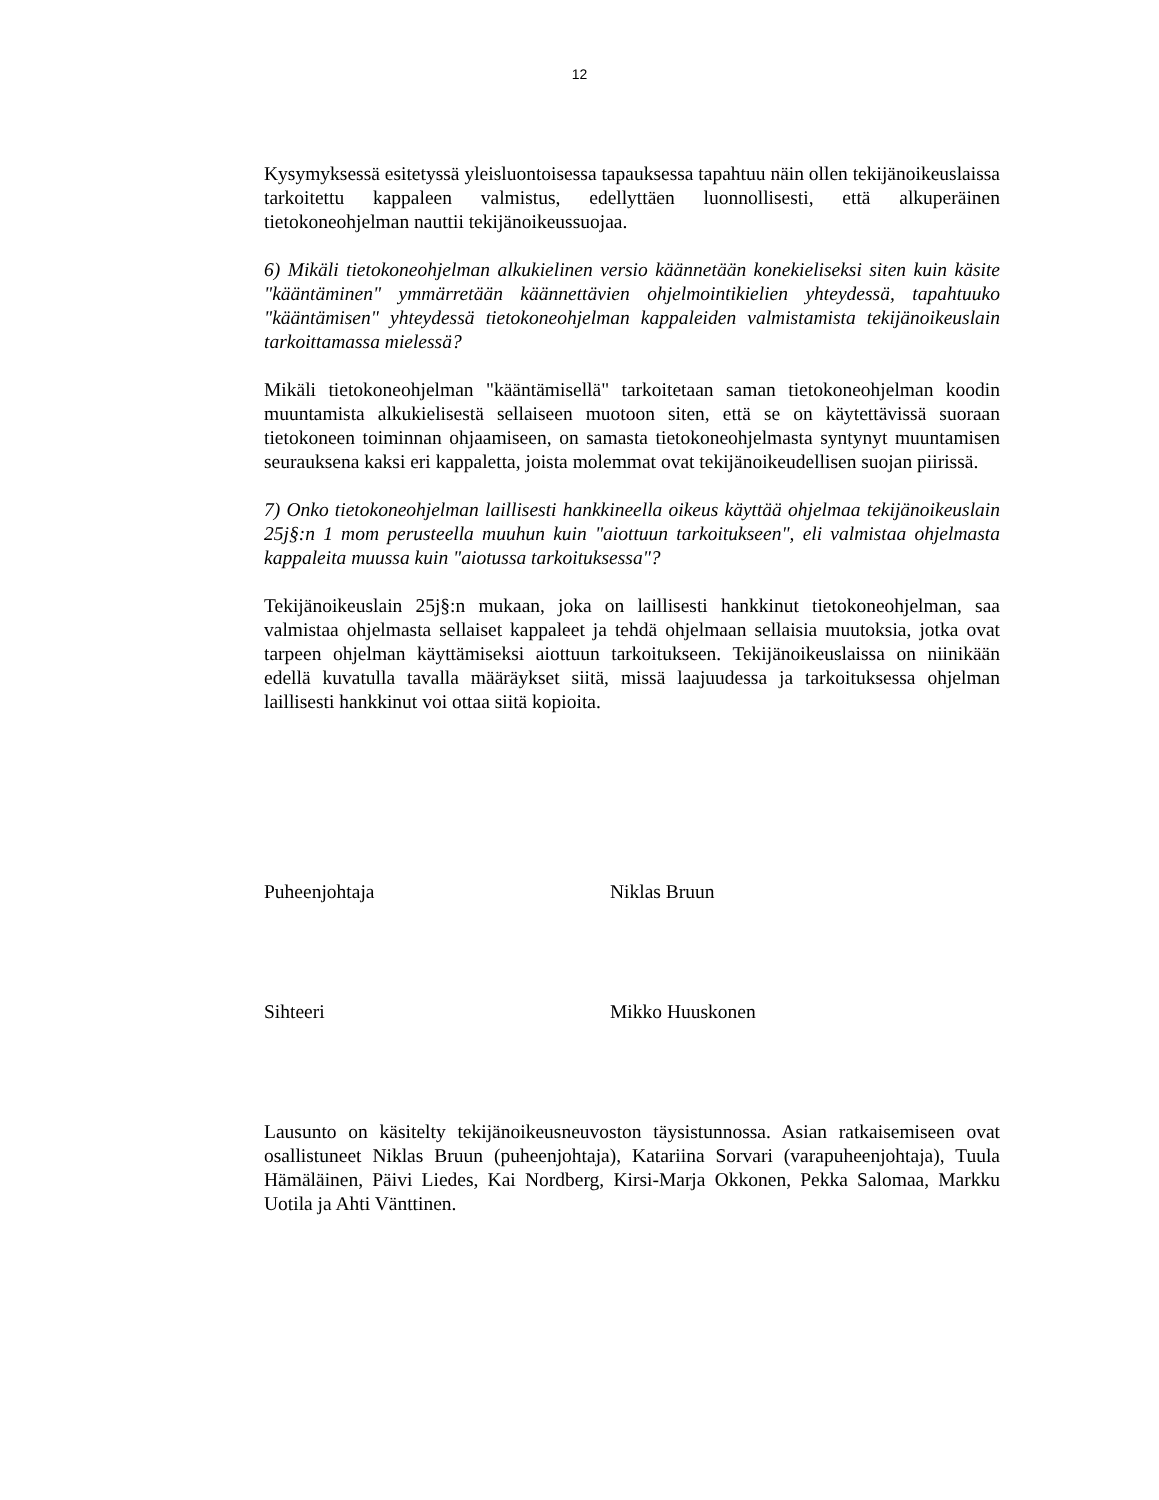12
Kysymyksessä esitetyssä yleisluontoisessa tapauksessa tapahtuu näin ollen tekijänoikeuslaissa tarkoitettu kappaleen valmistus, edellyttäen luonnollisesti, että alkuperäinen tietokoneohjelman nauttii tekijänoikeussuojaa.
6) Mikäli tietokoneohjelman alkukielinen versio käännetään konekieliseksi siten kuin käsite "kääntäminen" ymmärretään käännettävien ohjelmointikielien yhteydessä, tapahtuuko "kääntämisen" yhteydessä tietokoneohjelman kappaleiden valmistamista tekijänoikeuslain tarkoittamassa mielessä?
Mikäli tietokoneohjelman "kääntämisellä" tarkoitetaan saman tietokoneohjelman koodin muuntamista alkukielisestä sellaiseen muotoon siten, että se on käytettävissä suoraan tietokoneen toiminnan ohjaamiseen, on samasta tietokoneohjelmasta syntynyt muuntamisen seurauksena kaksi eri kappaletta, joista molemmat ovat tekijänoikeudellisen suojan piirissä.
7) Onko tietokoneohjelman laillisesti hankkineella oikeus käyttää ohjelmaa tekijänoikeuslain 25j§:n 1 mom perusteella muuhun kuin "aiottuun tarkoitukseen", eli valmistaa ohjelmasta kappaleita muussa kuin "aiotussa tarkoituksessa"?
Tekijänoikeuslain 25j§:n mukaan, joka on laillisesti hankkinut tietokoneohjelman, saa valmistaa ohjelmasta sellaiset kappaleet ja tehdä ohjelmaan sellaisia muutoksia, jotka ovat tarpeen ohjelman käyttämiseksi aiottuun tarkoitukseen. Tekijänoikeuslaissa on niinikään edellä kuvatulla tavalla määräykset siitä, missä laajuudessa ja tarkoituksessa ohjelman laillisesti hankkinut voi ottaa siitä kopioita.
Puheenjohtaja Niklas Bruun
Sihteeri Mikko Huuskonen
Lausunto on käsitelty tekijänoikeusneuvoston täysistunnossa. Asian ratkaisemiseen ovat osallistuneet Niklas Bruun (puheenjohtaja), Katariina Sorvari (varapuheenjohtaja), Tuula Hämäläinen, Päivi Liedes, Kai Nordberg, Kirsi-Marja Okkonen, Pekka Salomaa, Markku Uotila ja Ahti Vänttinen.